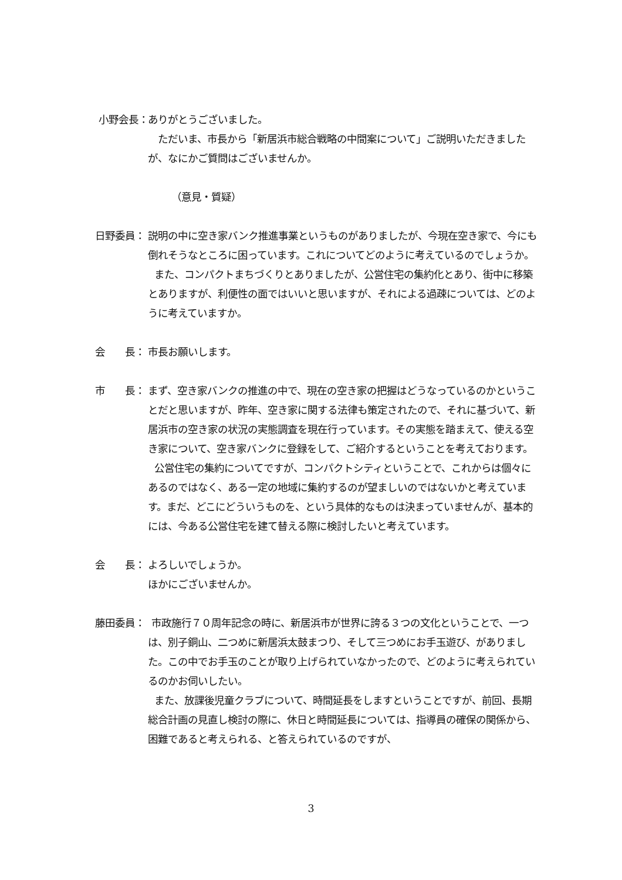小野会長： ありがとうございました。
ただいま、市長から「新居浜市総合戦略の中間案について」ご説明いただきましたが、なにかご質問はございませんか。
（意見・質疑）
日野委員： 説明の中に空き家バンク推進事業というものがありましたが、今現在空き家で、今にも倒れそうなところに困っています。これについてどのように考えているのでしょうか。
また、コンパクトまちづくりとありましたが、公営住宅の集約化とあり、街中に移築とありますが、利便性の面ではいいと思いますが、それによる過疎については、どのように考えていますか。
会　　長： 市長お願いします。
市　　長： まず、空き家バンクの推進の中で、現在の空き家の把握はどうなっているのかということだと思いますが、昨年、空き家に関する法律も策定されたので、それに基づいて、新居浜市の空き家の状況の実態調査を現在行っています。その実態を踏まえて、使える空き家について、空き家バンクに登録をして、ご紹介するということを考えております。
公営住宅の集約についてですが、コンパクトシティということで、これからは個々にあるのではなく、ある一定の地域に集約するのが望ましいのではないかと考えています。まだ、どこにどういうものを、という具体的なものは決まっていませんが、基本的には、今ある公営住宅を建て替える際に検討したいと考えています。
会　　長： よろしいでしょうか。
ほかにございませんか。
藤田委員： 市政施行７０周年記念の時に、新居浜市が世界に誇る３つの文化ということで、一つは、別子銅山、二つめに新居浜太鼓まつり、そして三つめにお手玉遊び、がありました。この中でお手玉のことが取り上げられていなかったので、どのように考えられているのかお伺いしたい。
また、放課後児童クラブについて、時間延長をしますということですが、前回、長期総合計画の見直し検討の際に、休日と時間延長については、指導員の確保の関係から、困難であると考えられる、と答えられているのですが、
3